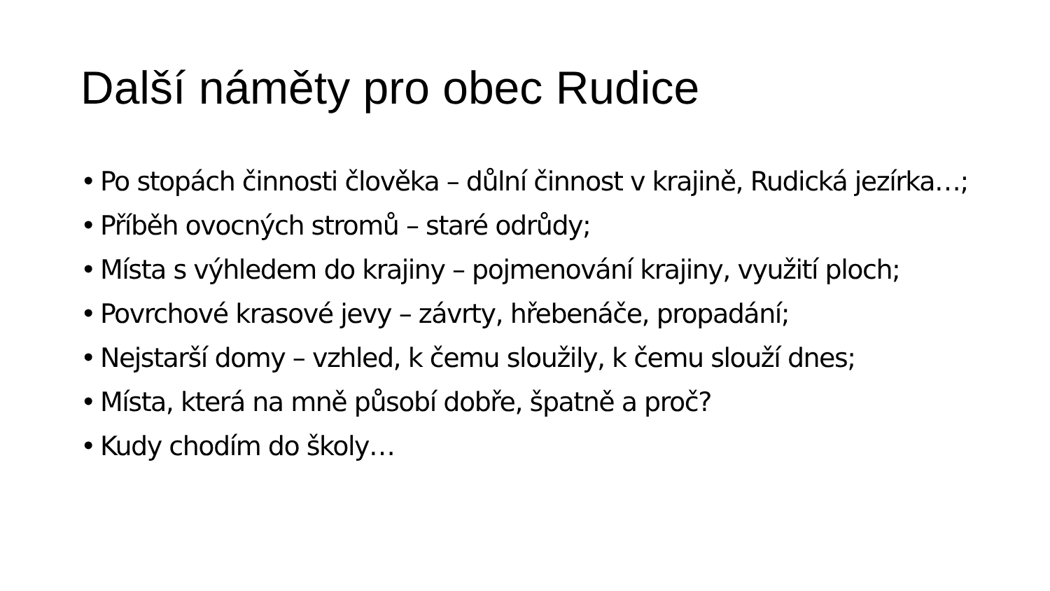Další náměty pro obec Rudice
• Po stopách činnosti člověka – důlní činnost v krajině, Rudická jezírka…;
• Příběh ovocných stromů – staré odrůdy;
• Místa s výhledem do krajiny – pojmenování krajiny, využití ploch;
• Povrchové krasové jevy – závrty, hřebenáče, propadání;
• Nejstarší domy – vzhled, k čemu sloužily, k čemu slouží dnes;
• Místa, která na mně působí dobře, špatně a proč?
• Kudy chodím do školy…